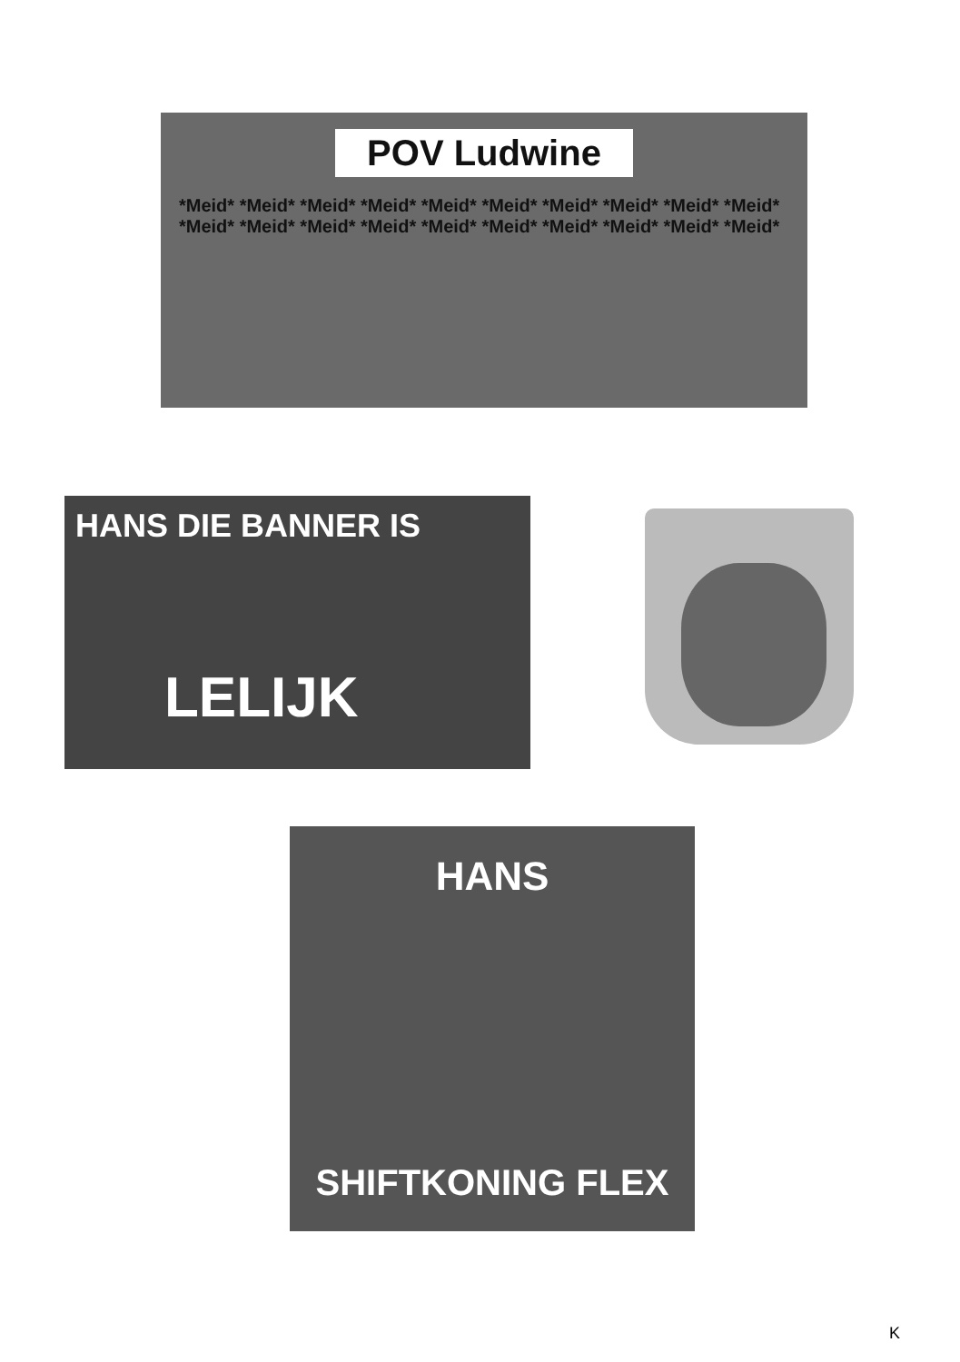POV Ludwine
*Meid* *Meid* *Meid* *Meid* *Meid* *Meid* *Meid* *Meid* *Meid* *Meid* *Meid* *Meid* *Meid* *Meid* *Meid* *Meid* *Meid* *Meid* *Meid* *Meid*
HANS DIE BANNER IS
LELIJK
HANS
SHIFTKONING FLEX
K